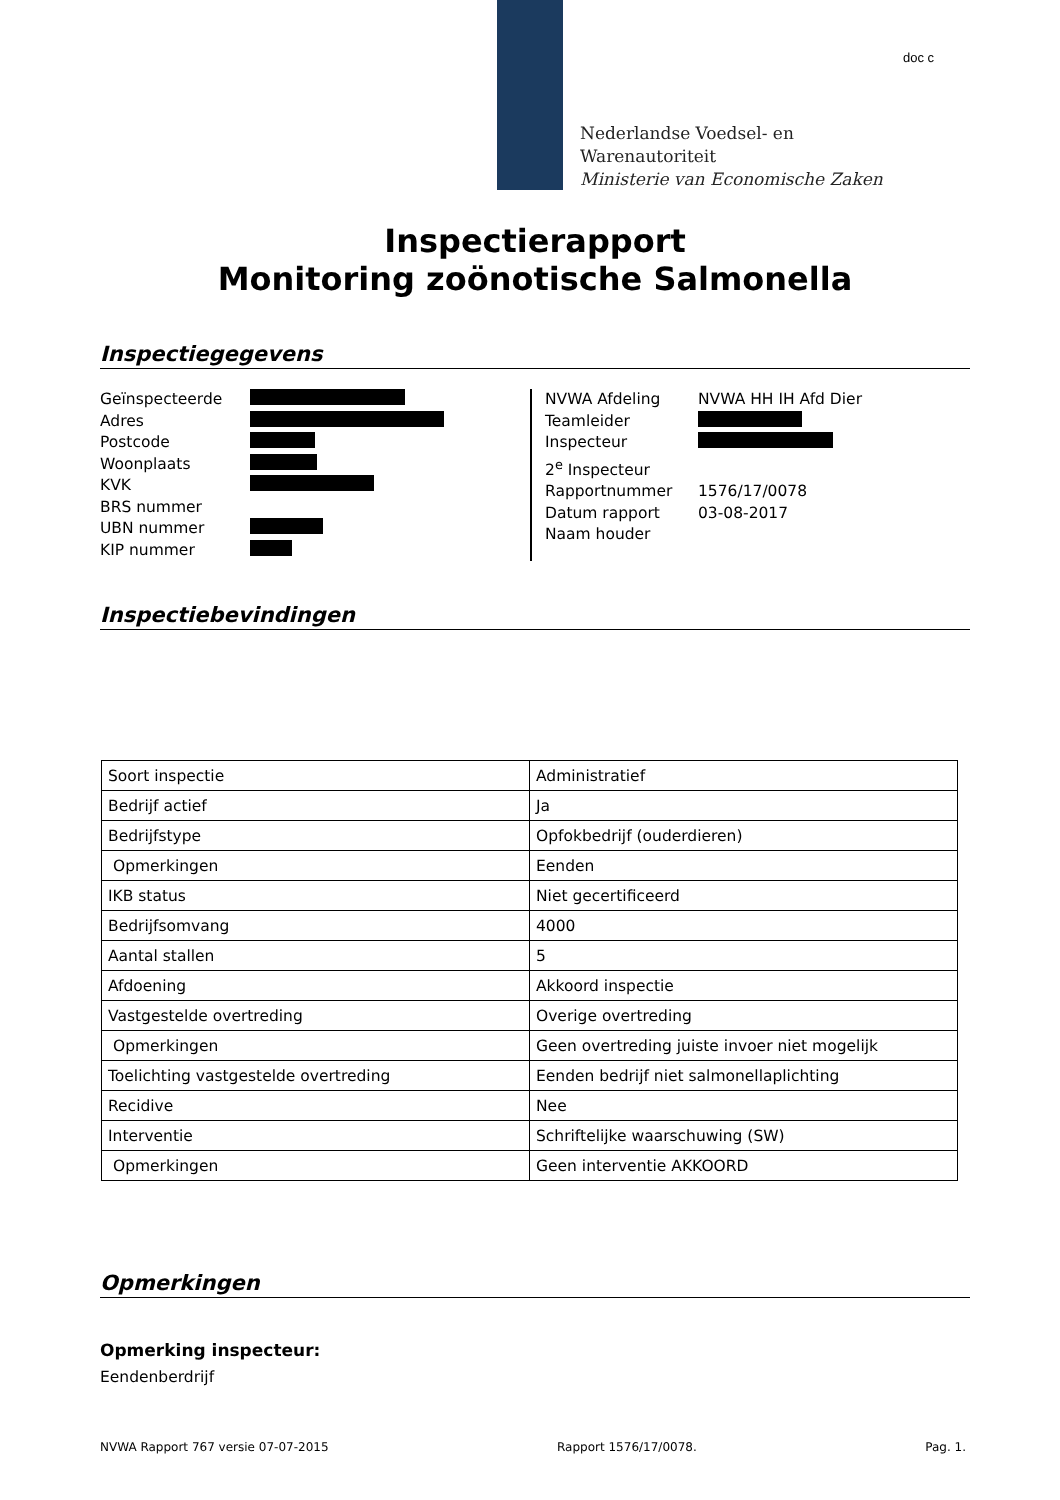doc c
Nederlandse Voedsel- en
Warenautoriteit
Ministerie van Economische Zaken
Inspectierapport
Monitoring zoönotische Salmonella
Inspectiegegevens
Geïnspecteerde
Adres
Postcode
Woonplaats
KVK
BRS nummer
UBN nummer
KIP nummer
NVWA Afdeling NVWA HH IH Afd Dier
Teamleider
Inspecteur
2<sup>e</sup> Inspecteur
Rapportnummer 1576/17/0078
Datum rapport 03-08-2017
Naam houder
Inspectiebevindingen
| Soort inspectie | Administratief |
| Bedrijf actief | Ja |
| Bedrijfstype | Opfokbedrijf (ouderdieren) |
| Opmerkingen | Eenden |
| IKB status | Niet gecertificeerd |
| Bedrijfsomvang | 4000 |
| Aantal stallen | 5 |
| Afdoening | Akkoord inspectie |
| Vastgestelde overtreding | Overige overtreding |
| Opmerkingen | Geen overtreding juiste invoer niet mogelijk |
| Toelichting vastgestelde overtreding | Eenden bedrijf niet salmonellaplichting |
| Recidive | Nee |
| Interventie | Schriftelijke waarschuwing (SW) |
| Opmerkingen | Geen interventie AKKOORD |
Opmerkingen
Opmerking inspecteur:
Eendenberdrijf
NVWA Rapport 767 versie 07-07-2015 Rapport 1576/17/0078. Pag. 1.